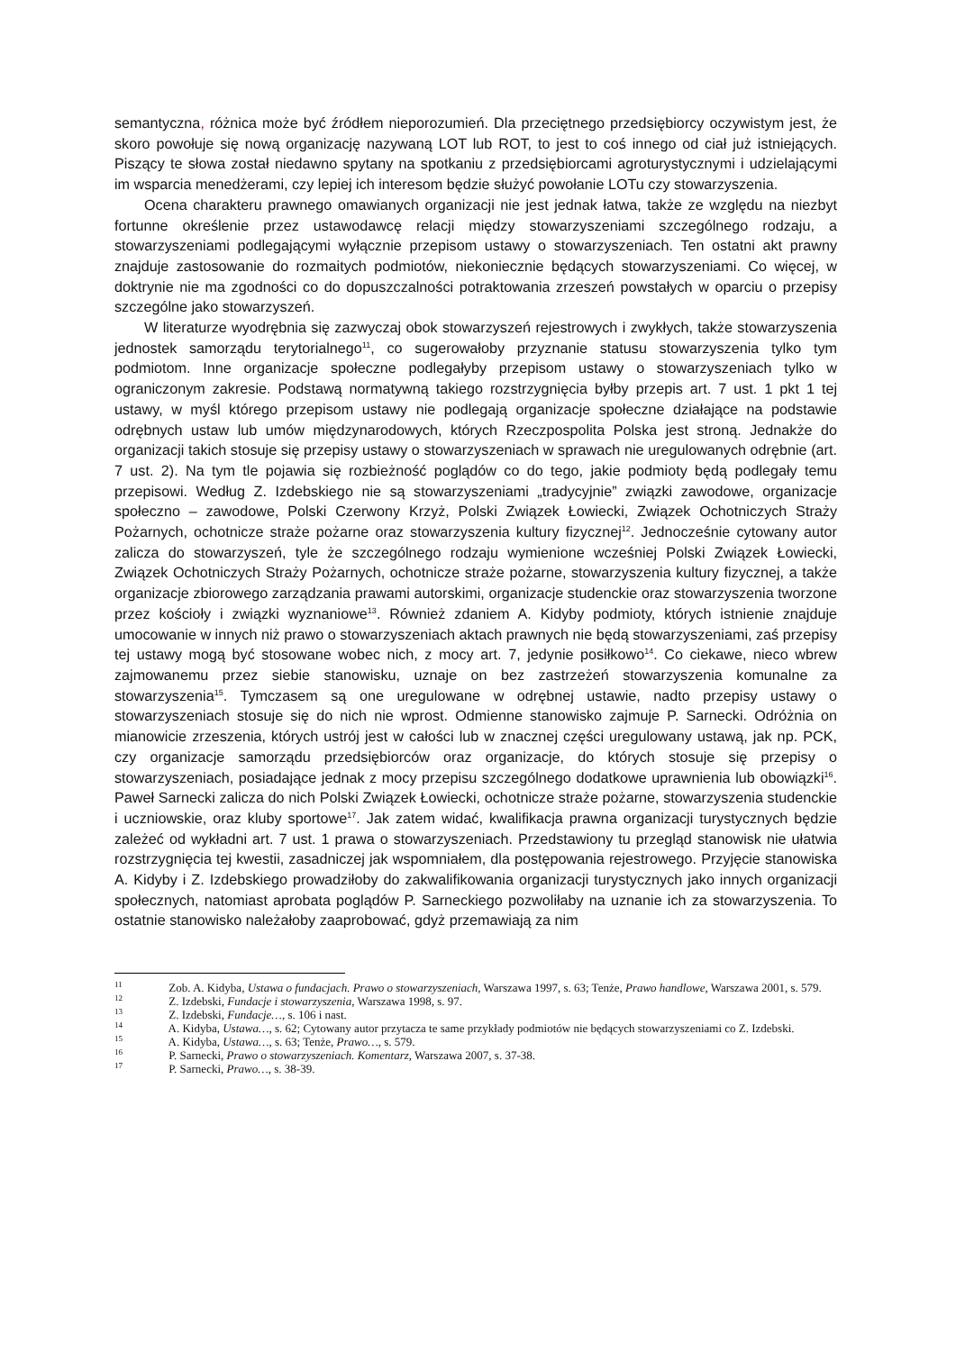semantyczna, różnica może być źródłem nieporozumień. Dla przeciętnego przedsiębiorcy oczywistym jest, że skoro powołuje się nową organizację nazywaną LOT lub ROT, to jest to coś innego od ciał już istniejących. Piszący te słowa został niedawno spytany na spotkaniu z przedsiębiorcami agroturystycznymi i udzielającymi im wsparcia menedżerami, czy lepiej ich interesom będzie służyć powołanie LOTu czy stowarzyszenia.
Ocena charakteru prawnego omawianych organizacji nie jest jednak łatwa, także ze względu na niezbyt fortunne określenie przez ustawodawcę relacji między stowarzyszeniami szczególnego rodzaju, a stowarzyszeniami podlegającymi wyłącznie przepisom ustawy o stowarzyszeniach. Ten ostatni akt prawny znajduje zastosowanie do rozmaitych podmiotów, niekoniecznie będących stowarzyszeniami. Co więcej, w doktrynie nie ma zgodności co do dopuszczalności potraktowania zrzeszeń powstałych w oparciu o przepisy szczególne jako stowarzyszeń.
W literaturze wyodrębnia się zazwyczaj obok stowarzyszeń rejestrowych i zwykłych, także stowarzyszenia jednostek samorządu terytorialnego<sup>11</sup>, co sugerowałoby przyznanie statusu stowarzyszenia tylko tym podmiotom. Inne organizacje społeczne podlegałyby przepisom ustawy o stowarzyszeniach tylko w ograniczonym zakresie. Podstawą normatywną takiego rozstrzygnięcia byłby przepis art. 7 ust. 1 pkt 1 tej ustawy, w myśl którego przepisom ustawy nie podlegają organizacje społeczne działające na podstawie odrębnych ustaw lub umów międzynarodowych, których Rzeczpospolita Polska jest stroną. Jednakże do organizacji takich stosuje się przepisy ustawy o stowarzyszeniach w sprawach nie uregulowanych odrębnie (art. 7 ust. 2). Na tym tle pojawia się rozbieżność poglądów co do tego, jakie podmioty będą podlegały temu przepisowi. Według Z. Izdebskiego nie są stowarzyszeniami „tradycyjnie” związki zawodowe, organizacje społeczno – zawodowe, Polski Czerwony Krzyż, Polski Związek Łowiecki, Związek Ochotniczych Straży Pożarnych, ochotnicze straże pożarne oraz stowarzyszenia kultury fizycznej<sup>12</sup>. Jednocześnie cytowany autor zalicza do stowarzyszeń, tyle że szczególnego rodzaju wymienione wcześniej Polski Związek Łowiecki, Związek Ochotniczych Straży Pożarnych, ochotnicze straże pożarne, stowarzyszenia kultury fizycznej, a także organizacje zbiorowego zarządzania prawami autorskimi, organizacje studenckie oraz stowarzyszenia tworzone przez kościoły i związki wyznaniowe<sup>13</sup>. Również zdaniem A. Kidyby podmioty, których istnienie znajduje umocowanie w innych niż prawo o stowarzyszeniach aktach prawnych nie będą stowarzyszeniami, zaś przepisy tej ustawy mogą być stosowane wobec nich, z mocy art. 7, jedynie posiłkowo<sup>14</sup>. Co ciekawe, nieco wbrew zajmowanemu przez siebie stanowisku, uznaje on bez zastrzeżeń stowarzyszenia komunalne za stowarzyszenia<sup>15</sup>. Tymczasem są one uregulowane w odrębnej ustawie, nadto przepisy ustawy o stowarzyszeniach stosuje się do nich nie wprost. Odmienne stanowisko zajmuje P. Sarnecki. Odróżnia on mianowicie zrzeszenia, których ustrój jest w całości lub w znacznej części uregulowany ustawą, jak np. PCK, czy organizacje samorządu przedsiębiorców oraz organizacje, do których stosuje się przepisy o stowarzyszeniach, posiadające jednak z mocy przepisu szczególnego dodatkowe uprawnienia lub obowiązki<sup>16</sup>. Paweł Sarnecki zalicza do nich Polski Związek Łowiecki, ochotnicze straże pożarne, stowarzyszenia studenckie i uczniowskie, oraz kluby sportowe<sup>17</sup>. Jak zatem widać, kwalifikacja prawna organizacji turystycznych będzie zależeć od wykładni art. 7 ust. 1 prawa o stowarzyszeniach. Przedstawiony tu przegląd stanowisk nie ułatwia rozstrzygnięcia tej kwestii, zasadniczej jak wspomniałem, dla postępowania rejestrowego. Przyjęcie stanowiska A. Kidyby i Z. Izdebskiego prowadziłoby do zakwalifikowania organizacji turystycznych jako innych organizacji społecznych, natomiast aprobata poglądów P. Sarneckiego pozwoliłaby na uznanie ich za stowarzyszenia. To ostatnie stanowisko należałoby zaaprobować, gdyż przemawiają za nim
11 Zob. A. Kidyba, Ustawa o fundacjach. Prawo o stowarzyszeniach, Warszawa 1997, s. 63; Tenże, Prawo handlowe, Warszawa 2001, s. 579.
12 Z. Izdebski, Fundacje i stowarzyszenia, Warszawa 1998, s. 97.
13 Z. Izdebski, Fundacje…, s. 106 i nast.
14 A. Kidyba, Ustawa…, s. 62; Cytowany autor przytacza te same przykłady podmiotów nie będących stowarzyszeniami co Z. Izdebski.
15 A. Kidyba, Ustawa…, s. 63; Tenże, Prawo…, s. 579.
16 P. Sarnecki, Prawo o stowarzyszeniach. Komentarz, Warszawa 2007, s. 37-38.
17 P. Sarnecki, Prawo…, s. 38-39.